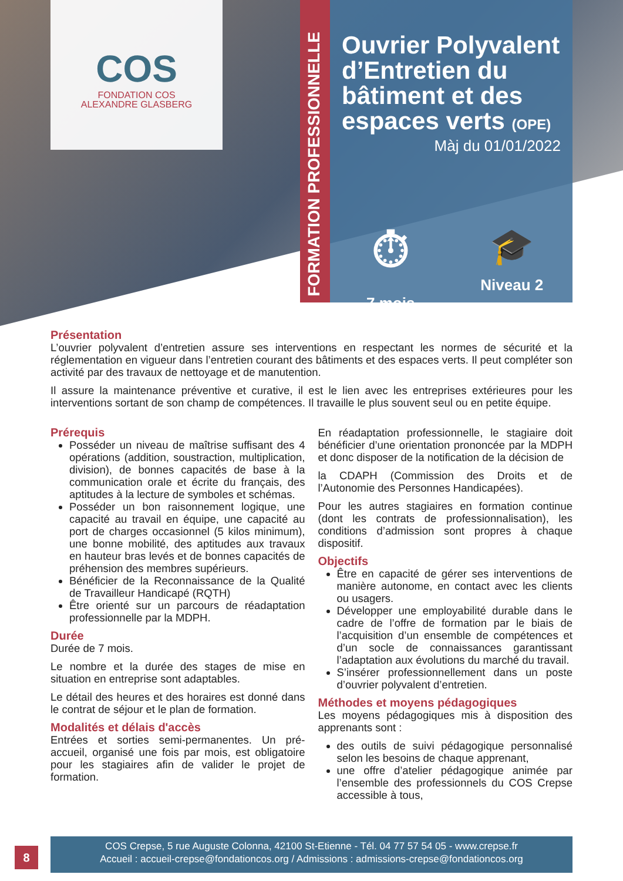COS
FONDATION COS
ALEXANDRE GLASBERG
FORMATION PROFESSIONNELLE
Ouvrier Polyvalent d’Entretien du bâtiment et des espaces verts (OPE)
Màj du 01/01/2022
⏱
7 mois
🎓
Niveau 2
Présentation
L’ouvrier polyvalent d’entretien assure ses interventions en respectant les normes de sécurité et la réglementation en vigueur dans l’entretien courant des bâtiments et des espaces verts. Il peut compléter son activité par des travaux de nettoyage et de manutention.
Il assure la maintenance préventive et curative, il est le lien avec les entreprises extérieures pour les interventions sortant de son champ de compétences. Il travaille le plus souvent seul ou en petite équipe.
Prérequis
Posséder un niveau de maîtrise suffisant des 4 opérations (addition, soustraction, multiplication, division), de bonnes capacités de base à la communication orale et écrite du français, des aptitudes à la lecture de symboles et schémas.
Posséder un bon raisonnement logique, une capacité au travail en équipe, une capacité au port de charges occasionnel (5 kilos minimum), une bonne mobilité, des aptitudes aux travaux en hauteur bras levés et de bonnes capacités de préhension des membres supérieurs.
Bénéficier de la Reconnaissance de la Qualité de Travailleur Handicapé (RQTH)
Être orienté sur un parcours de réadaptation professionnelle par la MDPH.
Durée
Durée de 7 mois.
Le nombre et la durée des stages de mise en situation en entreprise sont adaptables.
Le détail des heures et des horaires est donné dans le contrat de séjour et le plan de formation.
Modalités et délais d'accès
Entrées et sorties semi-permanentes. Un pré-accueil, organisé une fois par mois, est obligatoire pour les stagiaires afin de valider le projet de formation.
En réadaptation professionnelle, le stagiaire doit bénéficier d’une orientation prononcée par la MDPH et donc disposer de la notification de la décision de
la CDAPH (Commission des Droits et de l’Autonomie des Personnes Handicapées).
Pour les autres stagiaires en formation continue (dont les contrats de professionnalisation), les conditions d’admission sont propres à chaque dispositif.
Objectifs
Être en capacité de gérer ses interventions de manière autonome, en contact avec les clients ou usagers.
Développer une employabilité durable dans le cadre de l’offre de formation par le biais de l’acquisition d’un ensemble de compétences et d’un socle de connaissances garantissant l’adaptation aux évolutions du marché du travail.
S’insérer professionnellement dans un poste d’ouvrier polyvalent d’entretien.
Méthodes et moyens pédagogiques
Les moyens pédagogiques mis à disposition des apprenants sont :
des outils de suivi pédagogique personnalisé selon les besoins de chaque apprenant,
une offre d’atelier pédagogique animée par l’ensemble des professionnels du COS Crepse accessible à tous,
8
COS Crepse, 5 rue Auguste Colonna, 42100 St-Etienne - Tél. 04 77 57 54 05 - www.crepse.fr
Accueil : accueil-crepse@fondationcos.org / Admissions : admissions-crepse@fondationcos.org